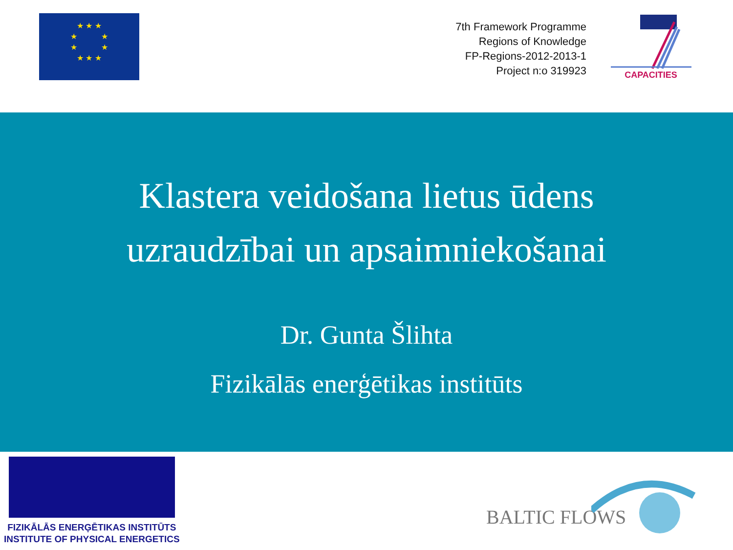★ ★ ★
★ ★
★ ★
★ ★ ★
7th Framework Programme
Regions of Knowledge
FP-Regions-2012-2013-1
Project n:o 319923
CAPACITIES
Klastera veidošana lietus ūdens
uzraudzībai un apsaimniekošanai
Dr. Gunta Šlihta
Fizikālās enerģētikas institūts
FIZIKĀLĀS ENERĢĒTIKAS INSTITŪTS
INSTITUTE OF PHYSICAL ENERGETICS
BALTIC FLOWS